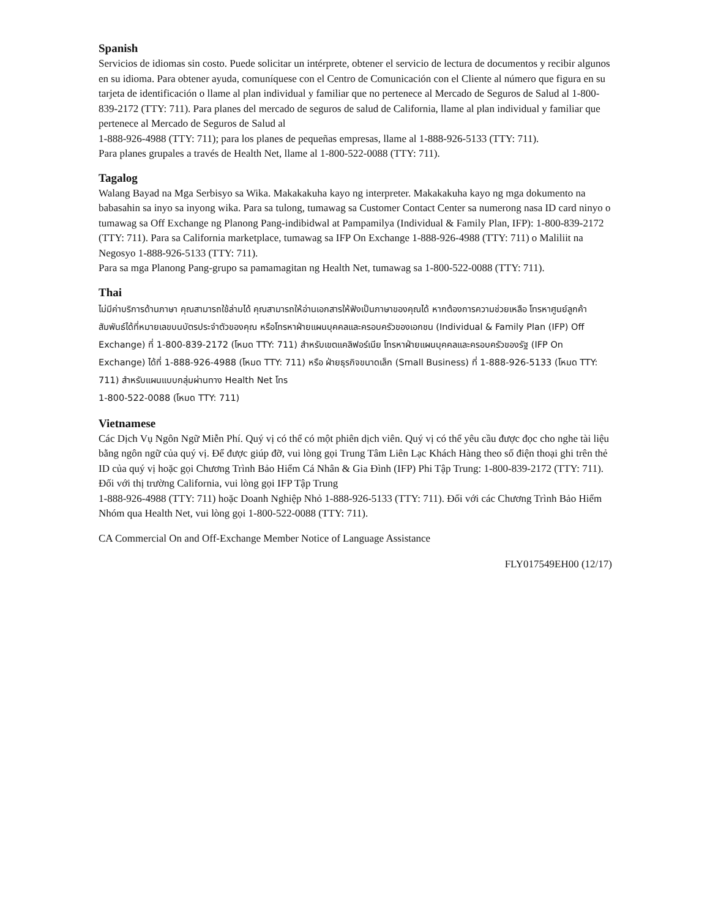Spanish
Servicios de idiomas sin costo. Puede solicitar un intérprete, obtener el servicio de lectura de documentos y recibir algunos en su idioma. Para obtener ayuda, comuníquese con el Centro de Comunicación con el Cliente al número que figura en su tarjeta de identificación o llame al plan individual y familiar que no pertenece al Mercado de Seguros de Salud al 1-800-839-2172 (TTY: 711). Para planes del mercado de seguros de salud de California, llame al plan individual y familiar que pertenece al Mercado de Seguros de Salud al
1-888-926-4988 (TTY: 711); para los planes de pequeñas empresas, llame al 1-888-926-5133 (TTY: 711).
Para planes grupales a través de Health Net, llame al 1-800-522-0088 (TTY: 711).
Tagalog
Walang Bayad na Mga Serbisyo sa Wika. Makakakuha kayo ng interpreter. Makakakuha kayo ng mga dokumento na babasahin sa inyo sa inyong wika. Para sa tulong, tumawag sa Customer Contact Center sa numerong nasa ID card ninyo o tumawag sa Off Exchange ng Planong Pang-indibidwal at Pampamilya (Individual & Family Plan, IFP): 1-800-839-2172 (TTY: 711). Para sa California marketplace, tumawag sa IFP On Exchange 1-888-926-4988 (TTY: 711) o Maliliit na Negosyo 1-888-926-5133 (TTY: 711).
Para sa mga Planong Pang-grupo sa pamamagitan ng Health Net, tumawag sa 1-800-522-0088 (TTY: 711).
Thai
ไม่มีค่าบริการด้านภาษา คุณสามารถใช้ล่ามได้ คุณสามารถให้อ่านเอกสารให้ฟังเป็นภาษาของคุณได้ หากต้องการความช่วยเหลือ โทรหาศูนย์ลูกค้าสัมพันธ์ได้ที่หมายเลขบนบัตรประจำตัวของคุณ หรือโทรหาฝ่ายแผนบุคคลและครอบครัวของเอกชน (Individual & Family Plan (IFP) Off Exchange) ที่ 1-800-839-2172 (โหมด TTY: 711) สำหรับเขตแคลิฟอร์เนีย โทรหาฝ่ายแผนบุคคลและครอบครัวของรัฐ (IFP On Exchange) ได้ที่ 1-888-926-4988 (โหมด TTY: 711) หรือ ฝ่ายธุรกิจขนาดเล็ก (Small Business) ที่ 1-888-926-5133 (โหมด TTY: 711) สำหรับแผนแบบกลุ่มผ่านทาง Health Net โทร
1-800-522-0088 (โหมด TTY: 711)
Vietnamese
Các Dịch Vụ Ngôn Ngữ Miễn Phí. Quý vị có thể có một phiên dịch viên. Quý vị có thể yêu cầu được đọc cho nghe tài liệu bằng ngôn ngữ của quý vị. Để được giúp đỡ, vui lòng gọi Trung Tâm Liên Lạc Khách Hàng theo số điện thoại ghi trên thẻ ID của quý vị hoặc gọi Chương Trình Bảo Hiểm Cá Nhân & Gia Đình (IFP) Phi Tập Trung: 1-800-839-2172 (TTY: 711). Đối với thị trường California, vui lòng gọi IFP Tập Trung
1-888-926-4988 (TTY: 711) hoặc Doanh Nghiệp Nhỏ 1-888-926-5133 (TTY: 711). Đối với các Chương Trình Bảo Hiểm Nhóm qua Health Net, vui lòng gọi 1-800-522-0088 (TTY: 711).
CA Commercial On and Off-Exchange Member Notice of Language Assistance
FLY017549EH00 (12/17)